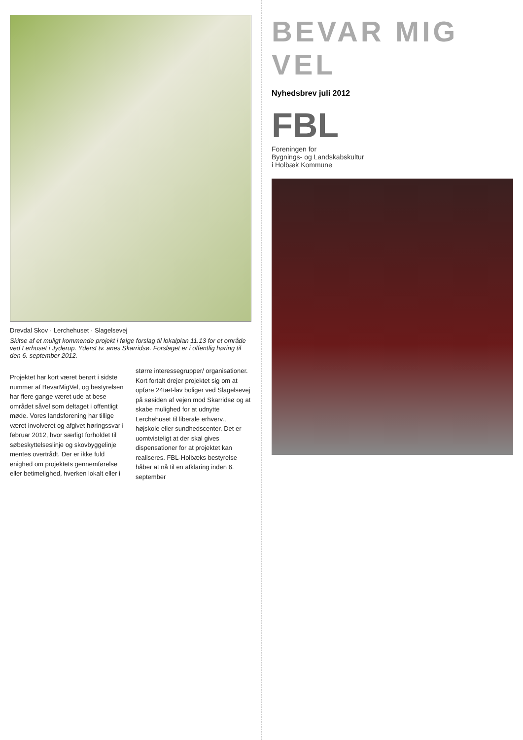Drevdal Skov · Lerchehuset · Slagelsevej
Skitse af et muligt kommende projekt i følge forslag til lokalplan 11.13 for et område ved Lerhuset i Jyderup. Yderst tv. anes Skarridsø. Forslaget er i offentlig høring til den 6. september 2012.
Projektet har kort været berørt i sidste nummer af BevarMigVel, og bestyrelsen har flere gange været ude at bese området såvel som deltaget i offentligt møde. Vores landsforening har tillige været involveret og afgivet høringssvar i februar 2012, hvor særligt forholdet til søbeskyttelseslinje og skovbyggelinje mentes overtrådt. Der er ikke fuld enighed om projektets gennemførelse eller betimelighed, hverken lokalt eller i større interessegrupper/ organisationer. Kort fortalt drejer projektet sig om at opføre 24tæt-lav boliger ved Slagelsevej på søsiden af vejen mod Skarridsø og at skabe mulighed for at udnytte Lerchehuset til liberale erhverv., højskole eller sundhedscenter. Det er uomtvisteligt at der skal gives dispensationer for at projektet kan realiseres. FBL-Holbæks bestyrelse håber at nå til en afklaring inden 6. september
BEVAR MIG VEL
Nyhedsbrev juli 2012
FBL
Foreningen for
Bygnings- og Landskabskultur
i Holbæk Kommune